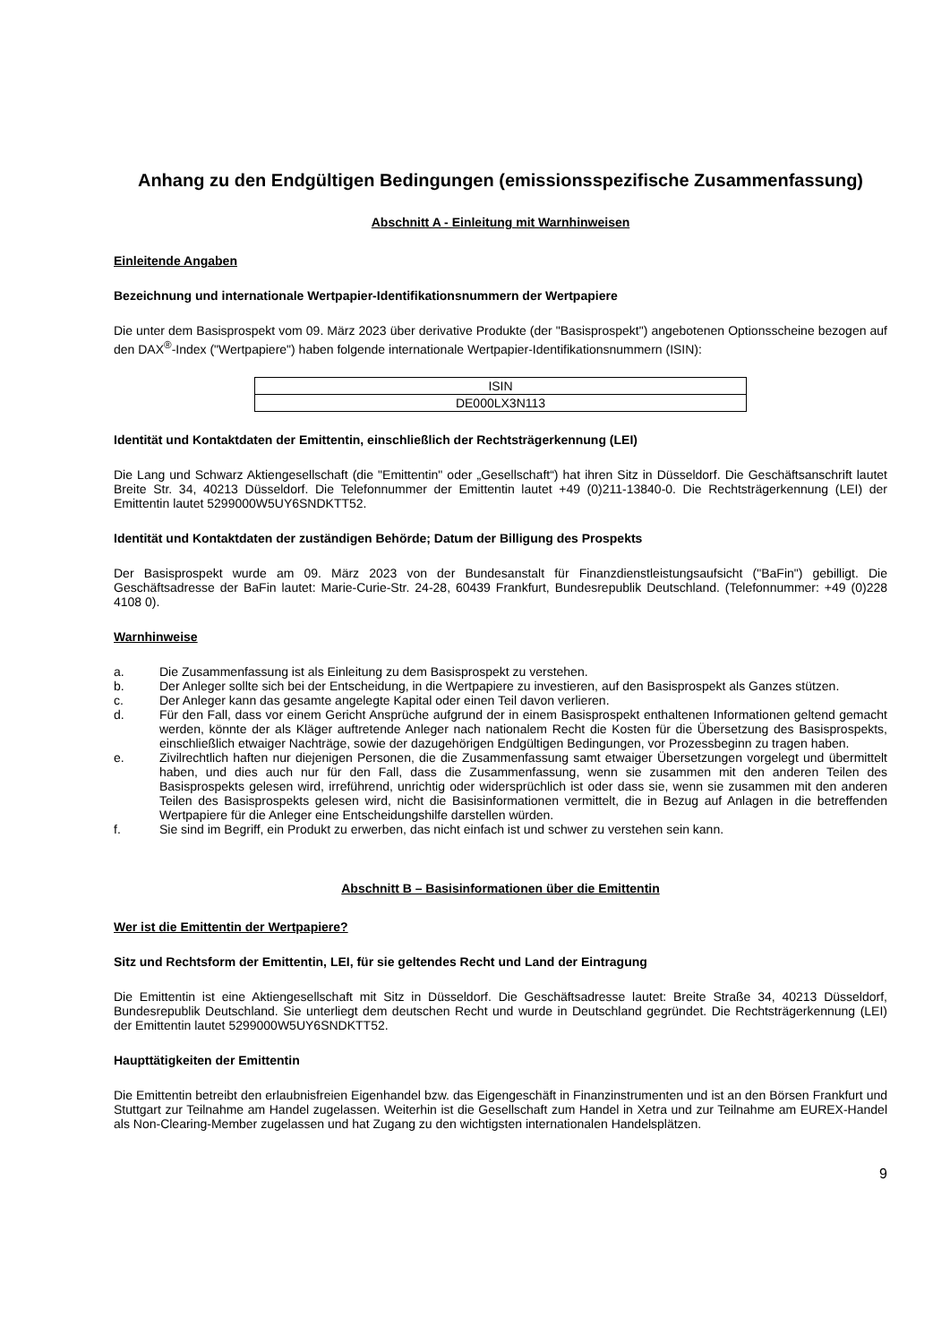Anhang zu den Endgültigen Bedingungen (emissionsspezifische Zusammenfassung)
Abschnitt A - Einleitung mit Warnhinweisen
Einleitende Angaben
Bezeichnung und internationale Wertpapier-Identifikationsnummern der Wertpapiere
Die unter dem Basisprospekt vom 09. März 2023 über derivative Produkte (der "Basisprospekt") angebotenen Optionsscheine bezogen auf den DAX<sup>®</sup>-Index ("Wertpapiere") haben folgende internationale Wertpapier-Identifikationsnummern (ISIN):
| ISIN |
| --- |
| DE000LX3N113 |
Identität und Kontaktdaten der Emittentin, einschließlich der Rechtsträgerkennung (LEI)
Die Lang und Schwarz Aktiengesellschaft (die "Emittentin" oder „Gesellschaft“) hat ihren Sitz in Düsseldorf. Die Geschäftsanschrift lautet Breite Str. 34, 40213 Düsseldorf. Die Telefonnummer der Emittentin lautet +49 (0)211-13840-0. Die Rechtsträgerkennung (LEI) der Emittentin lautet 5299000W5UY6SNDKTT52.
Identität und Kontaktdaten der zuständigen Behörde; Datum der Billigung des Prospekts
Der Basisprospekt wurde am 09. März 2023 von der Bundesanstalt für Finanzdienstleistungsaufsicht ("BaFin") gebilligt. Die Geschäftsadresse der BaFin lautet: Marie-Curie-Str. 24-28, 60439 Frankfurt, Bundesrepublik Deutschland. (Telefonnummer: +49 (0)228 4108 0).
Warnhinweise
a. Die Zusammenfassung ist als Einleitung zu dem Basisprospekt zu verstehen.
b. Der Anleger sollte sich bei der Entscheidung, in die Wertpapiere zu investieren, auf den Basisprospekt als Ganzes stützen.
c. Der Anleger kann das gesamte angelegte Kapital oder einen Teil davon verlieren.
d. Für den Fall, dass vor einem Gericht Ansprüche aufgrund der in einem Basisprospekt enthaltenen Informationen geltend gemacht werden, könnte der als Kläger auftretende Anleger nach nationalem Recht die Kosten für die Übersetzung des Basisprospekts, einschließlich etwaiger Nachträge, sowie der dazugehörigen Endgültigen Bedingungen, vor Prozessbeginn zu tragen haben.
e. Zivilrechtlich haften nur diejenigen Personen, die die Zusammenfassung samt etwaiger Übersetzungen vorgelegt und übermittelt haben, und dies auch nur für den Fall, dass die Zusammenfassung, wenn sie zusammen mit den anderen Teilen des Basisprospekts gelesen wird, irreführend, unrichtig oder widersprüchlich ist oder dass sie, wenn sie zusammen mit den anderen Teilen des Basisprospekts gelesen wird, nicht die Basisinformationen vermittelt, die in Bezug auf Anlagen in die betreffenden Wertpapiere für die Anleger eine Entscheidungshilfe darstellen würden.
f. Sie sind im Begriff, ein Produkt zu erwerben, das nicht einfach ist und schwer zu verstehen sein kann.
Abschnitt B – Basisinformationen über die Emittentin
Wer ist die Emittentin der Wertpapiere?
Sitz und Rechtsform der Emittentin, LEI, für sie geltendes Recht und Land der Eintragung
Die Emittentin ist eine Aktiengesellschaft mit Sitz in Düsseldorf. Die Geschäftsadresse lautet: Breite Straße 34, 40213 Düsseldorf, Bundesrepublik Deutschland. Sie unterliegt dem deutschen Recht und wurde in Deutschland gegründet. Die Rechtsträgerkennung (LEI) der Emittentin lautet 5299000W5UY6SNDKTT52.
Haupttätigkeiten der Emittentin
Die Emittentin betreibt den erlaubnisfreien Eigenhandel bzw. das Eigengeschäft in Finanzinstrumenten und ist an den Börsen Frankfurt und Stuttgart zur Teilnahme am Handel zugelassen. Weiterhin ist die Gesellschaft zum Handel in Xetra und zur Teilnahme am EUREX-Handel als Non-Clearing-Member zugelassen und hat Zugang zu den wichtigsten internationalen Handelsplätzen.
9